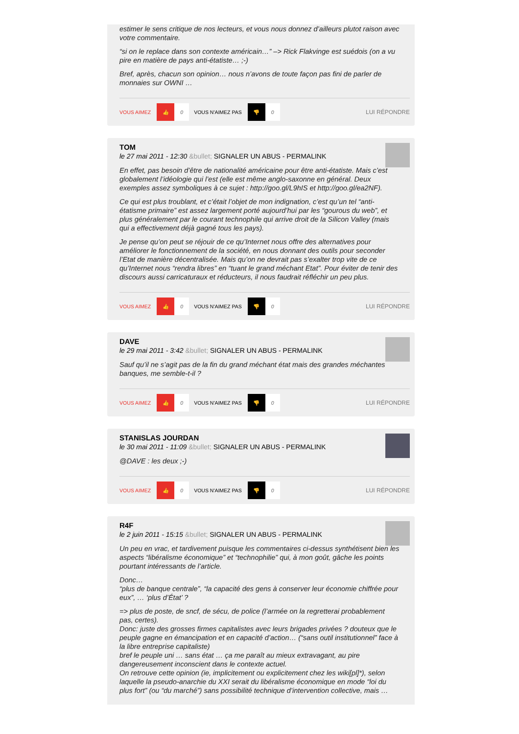estimer le sens critique de nos lecteurs, et vous nous donnez d’ailleurs plutot raison avec votre commentaire.
“si on le replace dans son contexte américain…” –> Rick Flakvinge est suédois (on a vu pire en matière de pays anti-étatiste… ;-)
Bref, après, chacun son opinion… nous n’avons de toute façon pas fini de parler de monnaies sur OWNI …
VOUS AIMEZ 👍 0 VOUS N'AIMEZ PAS 👎 0 LUI RÉPONDRE
TOM
le 27 mai 2011 - 12:30 &bullet; SIGNALER UN ABUS - PERMALINK
En effet, pas besoin d’être de nationalité américaine pour être anti-étatiste. Mais c’est globalement l’idéologie qui l’est (elle est même anglo-saxonne en général. Deux exemples assez symboliques à ce sujet : http://goo.gl/L9hIS et http://goo.gl/ea2NF).
Ce qui est plus troublant, et c’était l’objet de mon indignation, c’est qu’un tel “anti-étatisme primaire” est assez largement porté aujourd’hui par les “gourous du web”, et plus généralement par le courant technophile qui arrive droit de la Silicon Valley (mais qui a effectivement déjà gagné tous les pays).
Je pense qu’on peut se réjouir de ce qu’Internet nous offre des alternatives pour améliorer le fonctionnement de la société, en nous donnant des outils pour seconder l’Etat de manière décentralisée. Mais qu’on ne devrait pas s’exalter trop vite de ce qu’Internet nous “rendra libres” en “tuant le grand méchant Etat”. Pour éviter de tenir des discours aussi carricaturaux et réducteurs, il nous faudrait réfléchir un peu plus.
VOUS AIMEZ 👍 0 VOUS N'AIMEZ PAS 👎 0 LUI RÉPONDRE
DAVE
le 29 mai 2011 - 3:42 &bullet; SIGNALER UN ABUS - PERMALINK
Sauf qu’il ne s’agit pas de la fin du grand méchant état mais des grandes méchantes banques, me semble-t-il ?
VOUS AIMEZ 👍 0 VOUS N'AIMEZ PAS 👎 0 LUI RÉPONDRE
STANISLAS JOURDAN
le 30 mai 2011 - 11:09 &bullet; SIGNALER UN ABUS - PERMALINK
@DAVE : les deux ;-)
VOUS AIMEZ 👍 0 VOUS N'AIMEZ PAS 👎 0 LUI RÉPONDRE
R4F
le 2 juin 2011 - 15:15 &bullet; SIGNALER UN ABUS - PERMALINK
Un peu en vrac, et tardivement puisque les commentaires ci-dessus synthétisent bien les aspects “libéralisme économique” et “technophilie” qui, à mon goût, gâche les points pourtant intéressants de l’article.
Donc…
“plus de banque centrale”, “la capacité des gens à conserver leur économie chiffrée pour eux”, … ‘plus d’État’ ?
=> plus de poste, de sncf, de sécu, de police (l’armée on la regretterai probablement pas, certes).
Donc: juste des grosses firmes capitalistes avec leurs brigades privées ? douteux que le peuple gagne en émancipation et en capacité d’action… (“sans outil institutionnel” face à la libre entreprise capitaliste)
bref le peuple uni … sans état … ça me paraît au mieux extravagant, au pire dangereusement inconscient dans le contexte actuel.
On retrouve cette opinion (ie, implicitement ou explicitement chez les wiki[pl]*), selon laquelle la pseudo-anarchie du XXI serait du libéralisme économique en mode “loi du plus fort” (ou “du marché”) sans possibilité technique d’intervention collective, mais …